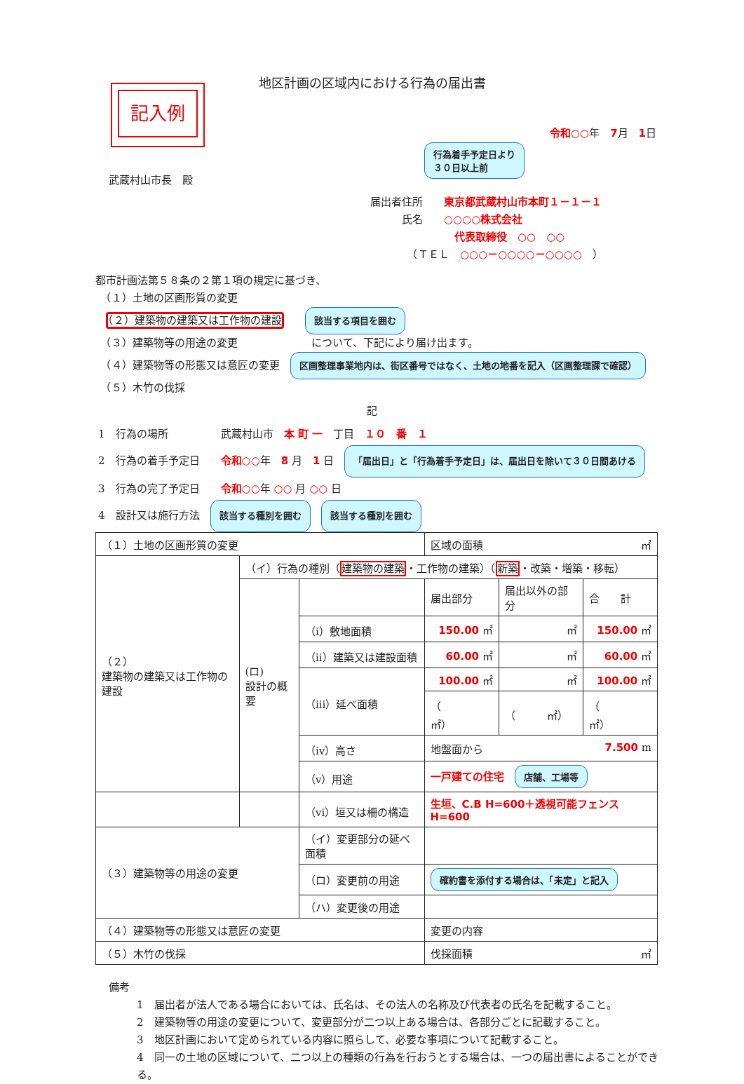記入例
地区計画の区域内における行為の届出書
令和○○年　7月　1日
行為着手予定日より
３０日以上前
武蔵村山市長　殿
届出者住所　　東京都武蔵村山市本町１－１－１
　　　氏名　　○○○○株式会社
　　　　　　　　代表取締役　○○　○○
　　　　（ＴＥＬ　○○○－○○○○－○○○○　）
都市計画法第５８条の２第１項の規定に基づき、
　（１）土地の区画形質の変更
　（２）建築物の建築又は工作物の建設　　該当する項目を囲む
　（３）建築物等の用途の変更　　　　　　　について、下記により届け出ます。
　（４）建築物等の形態又は意匠の変更　区画整理事業地内は、街区番号ではなく、土地の地番を記入（区画整理課で確認）
　（５）木竹の伐採
記
1　行為の場所　　　　　武蔵村山市　本 町 一　丁目　１０　番　１
2　行為の着手予定日　　令和○○年　8 月　1 日　「届出日」と「行為着手予定日」は、届出日を除いて３０日間あける
3　行為の完了予定日　　令和○○年 ○○ 月 ○○ 日
4　設計又は施行方法　該当する種別を囲む　該当する種別を囲む
| （１）土地の区画形質の変更 | | | 区域の面積 ㎡ | | |
| （２） 建築物の建築又は工作物の建設 | （イ）行為の種別（ 建築物の建築 ・工作物の建築）（ 新築 ・改築・増築・移転） | | | | |
| | (ロ) 設計の概要 | | 届出部分 | 届出以外の部分 | 合 計 |
| | | （ⅰ）敷地面積 | 150.00 ㎡ | ㎡ | 150.00 ㎡ |
| | | （ⅱ）建築又は建設面積 | 60.00 ㎡ | ㎡ | 60.00 ㎡ |
| | | （ⅲ）延べ面積 | 100.00 ㎡ | ㎡ | 100.00 ㎡ |
| | | | （ ㎡） | （ ㎡） | （ ㎡） |
| | | （ⅳ）高さ | 地盤面から 7.500 m | | |
| | | （ⅴ）用途 | 一戸建ての住宅 店舗、工場等 | | |
| | | （ⅵ）垣又は柵の構造 | 生垣、C.B H=600＋透視可能フェンス H=600 | | |
| （３）建築物等の用途の変更 | | （イ）変更部分の延べ面積 | | | |
| | | （ロ）変更前の用途 | 確約書を添付する場合は、「未定」と記入 | | |
| | | （ハ）変更後の用途 | | | |
| （４）建築物等の形態又は意匠の変更 | | | 変更の内容 | | |
| （５）木竹の伐採 | | | 伐採面積 ㎡ | | |
備考
1　届出者が法人である場合においては、氏名は、その法人の名称及び代表者の氏名を記載すること。
2　建築物等の用途の変更について、変更部分が二つ以上ある場合は、各部分ごとに記載すること。
3　地区計画において定められている内容に照らして、必要な事項について記載すること。
4　同一の土地の区域について、二つ以上の種類の行為を行おうとする場合は、一つの届出書によることができる。